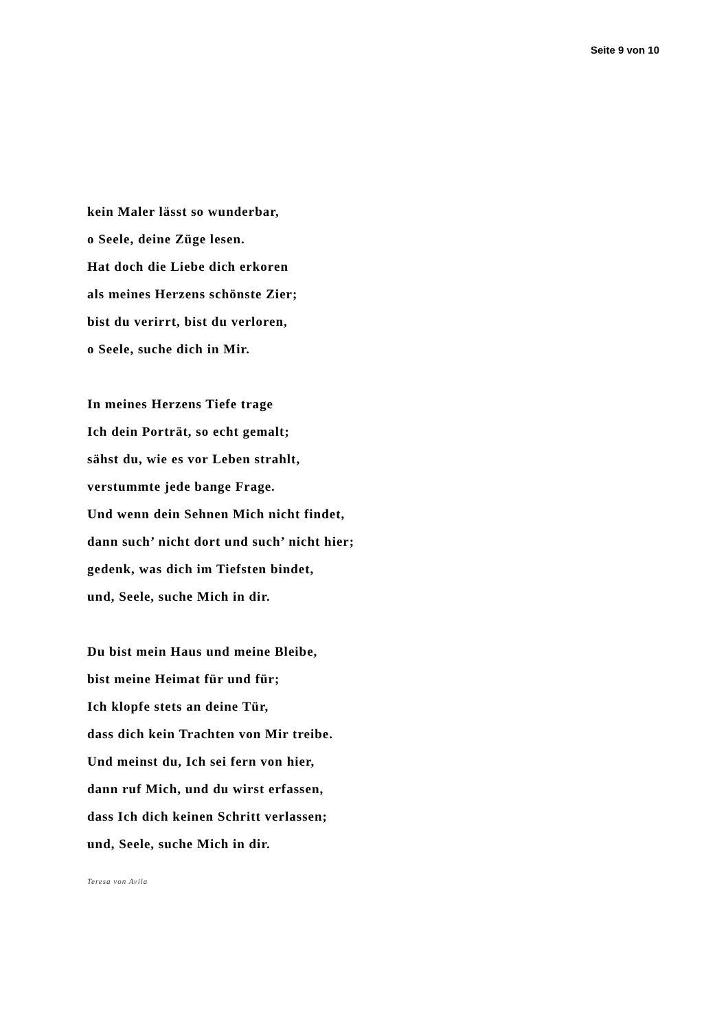Seite 9 von 10
kein Maler lässt so wunderbar,
o Seele, deine Züge lesen.
Hat doch die Liebe dich erkoren
als meines Herzens schönste Zier;
bist du verirrt, bist du verloren,
o Seele, suche dich in Mir.
In meines Herzens Tiefe trage
Ich dein Porträt, so echt gemalt;
sähst du, wie es vor Leben strahlt,
verstummte jede bange Frage.
Und wenn dein Sehnen Mich nicht findet,
dann such’ nicht dort und such’ nicht hier;
gedenk, was dich im Tiefsten bindet,
und, Seele, suche Mich in dir.
Du bist mein Haus und meine Bleibe,
bist meine Heimat für und für;
Ich klopfe stets an deine Tür,
dass dich kein Trachten von Mir treibe.
Und meinst du, Ich sei fern von hier,
dann ruf Mich, und du wirst erfassen,
dass Ich dich keinen Schritt verlassen;
und, Seele, suche Mich in dir.
Teresa von Avila